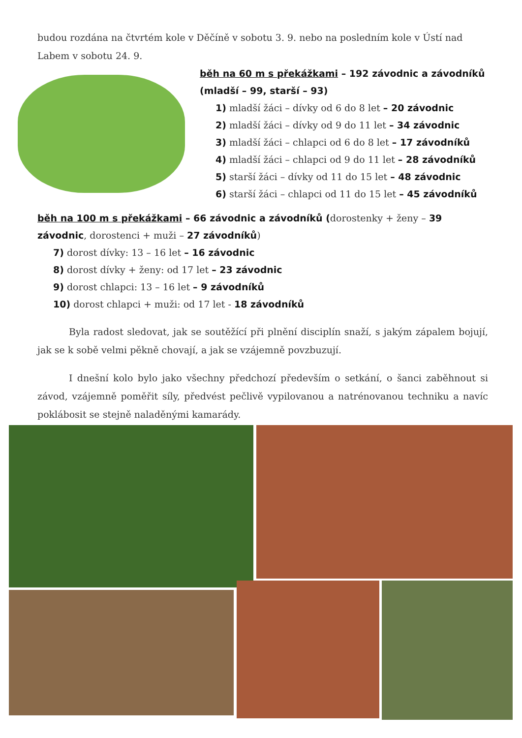budou rozdána na čtvrtém kole v Děčíně v sobotu 3. 9. nebo na posledním kole v Ústí nad Labem v sobotu 24. 9.
běh na 60 m s překážkami – 192 závodnic a závodníků (mladší – 99, starší – 93)
1) mladší žáci – dívky od 6 do 8 let – 20 závodnic
2) mladší žáci – dívky od 9 do 11 let – 34 závodnic
3) mladší žáci – chlapci od 6 do 8 let – 17 závodníků
4) mladší žáci – chlapci od 9 do 11 let – 28 závodníků
5) starší žáci – dívky od 11 do 15 let – 48 závodnic
6) starší žáci – chlapci od 11 do 15 let – 45 závodníků
běh na 100 m s překážkami – 66 závodnic a závodníků (dorostenky + ženy – 39 závodnic, dorostenci + muži – 27 závodníků)
7) dorost dívky: 13 – 16 let – 16 závodnic
8) dorost dívky + ženy: od 17 let – 23 závodnic
9) dorost chlapci: 13 – 16 let – 9 závodníků
10) dorost chlapci + muži: od 17 let - 18 závodníků
Byla radost sledovat, jak se soutěžící při plnění disciplín snaží, s jakým zápalem bojují, jak se k sobě velmi pěkně chovají, a jak se vzájemně povzbuzují.
I dnešní kolo bylo jako všechny předchozí především o setkání, o šanci zaběhnout si závod, vzájemně poměřit síly, předvést pečlivě vypilovanou a natrénovanou techniku a navíc poklábosit se stejně naladěnými kamarády.